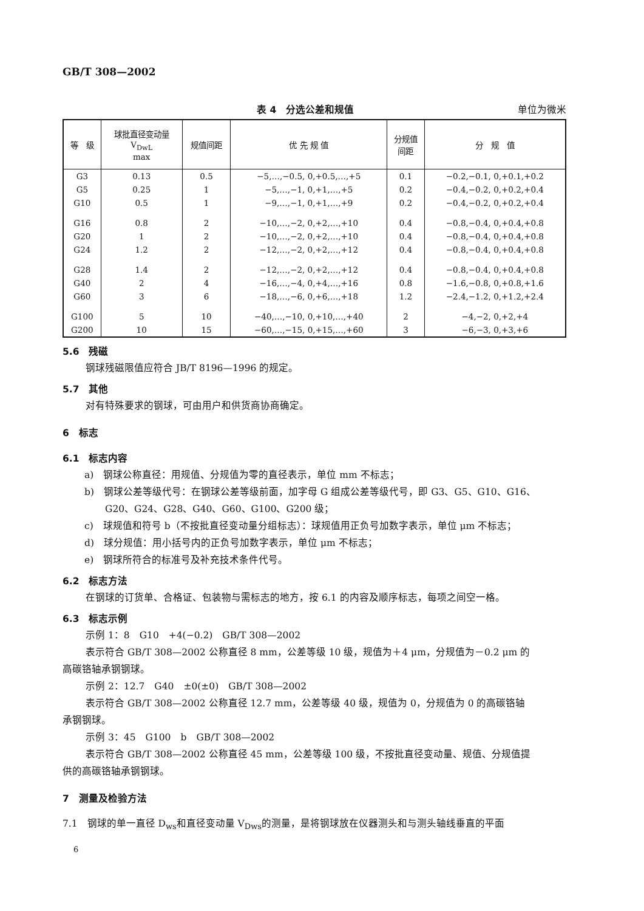GB/T 308—2002
表 4　分选公差和规值 单位为微米
| 等 级 | 球批直径变动量 V<sub>DwL</sub> max | 规值间距 | 优 先 规 值 | 分规值 间距 | 分 规 值 |
| --- | --- | --- | --- | --- | --- |
| G3 | 0.13 | 0.5 | −5,…,−0.5, 0,+0.5,…,+5 | 0.1 | −0.2,−0.1, 0,+0.1,+0.2 |
| G5 | 0.25 | 1 | −5,…,−1, 0,+1,…,+5 | 0.2 | −0.4,−0.2, 0,+0.2,+0.4 |
| G10 | 0.5 | 1 | −9,…,−1, 0,+1,…,+9 | 0.2 | −0.4,−0.2, 0,+0.2,+0.4 |
| G16 | 0.8 | 2 | −10,…,−2, 0,+2,…,+10 | 0.4 | −0.8,−0.4, 0,+0.4,+0.8 |
| G20 | 1 | 2 | −10,…,−2, 0,+2,…,+10 | 0.4 | −0.8,−0.4, 0,+0.4,+0.8 |
| G24 | 1.2 | 2 | −12,…,−2, 0,+2,…,+12 | 0.4 | −0.8,−0.4, 0,+0.4,+0.8 |
| G28 | 1.4 | 2 | −12,…,−2, 0,+2,…,+12 | 0.4 | −0.8,−0.4, 0,+0.4,+0.8 |
| G40 | 2 | 4 | −16,…,−4, 0,+4,…,+16 | 0.8 | −1.6,−0.8, 0,+0.8,+1.6 |
| G60 | 3 | 6 | −18,…,−6, 0,+6,…,+18 | 1.2 | −2.4,−1.2, 0,+1.2,+2.4 |
| G100 | 5 | 10 | −40,…,−10, 0,+10,…,+40 | 2 | −4,−2, 0,+2,+4 |
| G200 | 10 | 15 | −60,…,−15, 0,+15,…,+60 | 3 | −6,−3, 0,+3,+6 |
5.6　残磁
钢球残磁限值应符合 JB/T 8196—1996 的规定。
5.7　其他
对有特殊要求的钢球，可由用户和供货商协商确定。
6　标志
6.1　标志内容
a)　钢球公称直径：用规值、分规值为零的直径表示，单位 mm 不标志；
b)　钢球公差等级代号：在钢球公差等级前面，加字母 G 组成公差等级代号，即 G3、G5、G10、G16、
G20、G24、G28、G40、G60、G100、G200 级；
c)　球规值和符号 b（不按批直径变动量分组标志）：球规值用正负号加数字表示，单位 μm 不标志；
d)　球分规值：用小括号内的正负号加数字表示，单位 μm 不标志；
e)　钢球所符合的标准号及补充技术条件代号。
6.2　标志方法
在钢球的订货单、合格证、包装物与需标志的地方，按 6.1 的内容及顺序标志，每项之间空一格。
6.3　标志示例
示例 1：8　G10　+4(−0.2)　GB/T 308—2002
表示符合 GB/T 308—2002 公称直径 8 mm，公差等级 10 级，规值为＋4 μm，分规值为－0.2 μm 的
高碳铬轴承钢钢球。
示例 2：12.7　G40　±0(±0)　GB/T 308—2002
表示符合 GB/T 308—2002 公称直径 12.7 mm，公差等级 40 级，规值为 0，分规值为 0 的高碳铬轴
承钢钢球。
示例 3：45　G100　b　GB/T 308—2002
表示符合 GB/T 308—2002 公称直径 45 mm，公差等级 100 级，不按批直径变动量、规值、分规值提
供的高碳铬轴承钢钢球。
7　测量及检验方法
7.1　钢球的单一直径 D<sub>ws</sub>和直径变动量 V<sub>Dws</sub>的测量，是将钢球放在仪器测头和与测头轴线垂直的平面
6